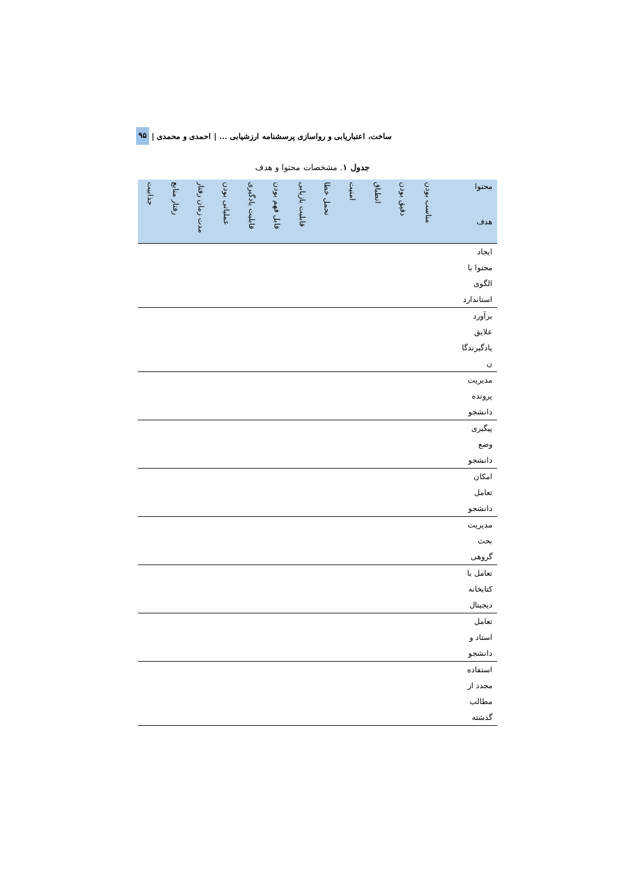ساخت، اعتباریابی و رواسازی پرسشنامه ارزشیابی ... | احمدی و محمدی | ۹۵
جدول ۱. مشخصات محتوا و هدف
| محتوا هدف | مناسب بودن | دقیق بودن | انطباق | امنیت | تحمل خطا | قابلیت بازیابی | قابل فهم بودن | قابلیت یادگیری | عملیاتی بودن | مدت زمان رفتار | رفتار منابع | جذابیت |
| --- | --- | --- | --- | --- | --- | --- | --- | --- | --- | --- | --- | --- |
| ایجاد محتوا با الگوی استاندارد | | | | | | | | | | | | |
| برآورد علایق یادگیرندگا ن | | | | | | | | | | | | |
| مدیریت پرونده دانشجو | | | | | | | | | | | | |
| پیگیری وضع دانشجو | | | | | | | | | | | | |
| امکان تعامل دانشجو | | | | | | | | | | | | |
| مدیریت بحث گروهی | | | | | | | | | | | | |
| تعامل با کتابخانه دیجیتال | | | | | | | | | | | | |
| تعامل استاد و دانشجو | | | | | | | | | | | | |
| استفاده مجدد از مطالب گذشته | | | | | | | | | | | | |